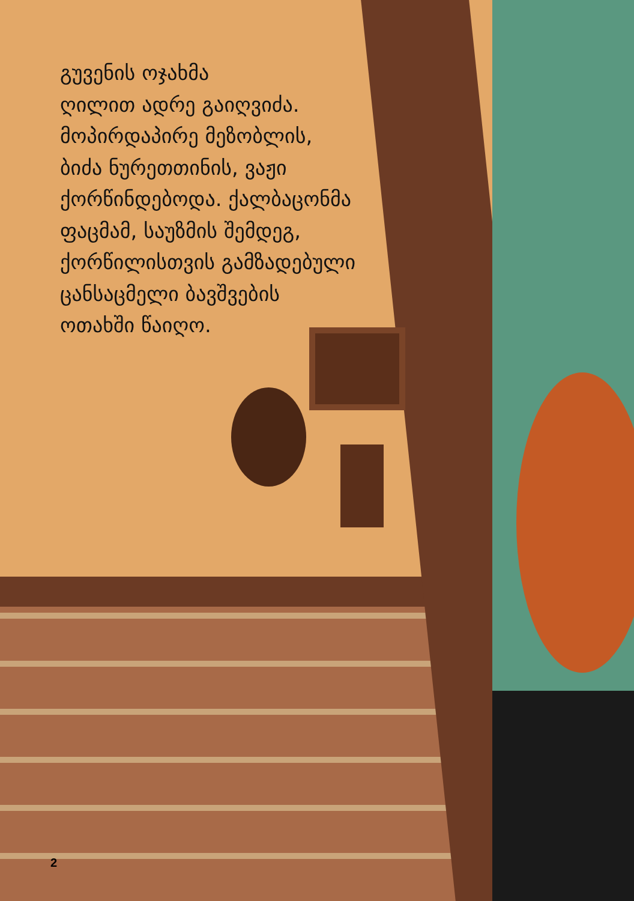გუვენის ოჯახმა
ღილით ადრე გაიღვიძა.
მოპირდაპირე მეზობლის,
ბიძა ნურეთთინის, ვაჟი
ქორწინდებოდა. ქალბაცონმა
ფაცმამ, საუზმის შემდეგ,
ქორწილისთვის გამზადებული
ცანსაცმელი ბავშვების
ოთახში წაიღო.
2